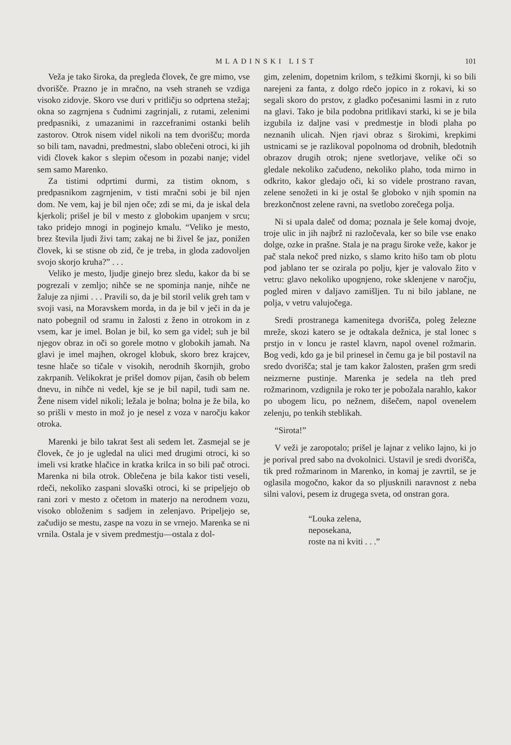MLADINSKI LIST 101
Veža je tako široka, da pregleda človek, če gre mimo, vse dvorišče. Prazno je in mračno, na vseh straneh se vzdiga visoko zidovje. Skoro vse duri v pritličju so odprtena stežaj; okna so zagrnjena s čudnimi zagrinjali, z rutami, zelenimi predpasniki, z umazanimi in razcefranimi ostanki belih zastorov. Otrok nisem videl nikoli na tem dvorišču; morda so bili tam, navadni, predmestni, slabo oblečeni otroci, ki jih vidi človek kakor s slepim očesom in pozabi nanje; videl sem samo Marenko.
Za tistimi odprtimi durmi, za tistim oknom, s predpasnikom zagrnjenim, v tisti mračni sobi je bil njen dom. Ne vem, kaj je bil njen oče; zdi se mi, da je iskal dela kjerkoli; prišel je bil v mesto z globokim upanjem v srcu; tako pridejo mnogi in poginejo kmalu. “Veliko je mesto, brez števila ljudi živi tam; zakaj ne bi živel še jaz, ponižen človek, ki se stisne ob zid, če je treba, in gloda zadovoljen svojo skorjo kruha?” . . .
Veliko je mesto, ljudje ginejo brez sledu, kakor da bi se pogrezali v zemljo; nihče se ne spominja nanje, nihče ne žaluje za njimi . . . Pravili so, da je bil storil velik greh tam v svoji vasi, na Moravskem morda, in da je bil v ječi in da je nato pobegnil od sramu in žalosti z ženo in otrokom in z vsem, kar je imel. Bolan je bil, ko sem ga videl; suh je bil njegov obraz in oči so gorele motno v globokih jamah. Na glavi je imel majhen, okrogel klobuk, skoro brez krajcev, tesne hlače so tičale v visokih, nerodnih škornjih, grobo zakrpanih. Velikokrat je prišel domov pijan, časih ob belem dnevu, in nihče ni vedel, kje se je bil napil, tudi sam ne. Žene nisem videl nikoli; ležala je bolna; bolna je že bila, ko so prišli v mesto in mož jo je nesel z voza v naročju kakor otroka.
Marenki je bilo takrat šest ali sedem let. Zasmejal se je človek, če jo je ugledal na ulici med drugimi otroci, ki so imeli vsi kratke hlačice in kratka krilca in so bili pač otroci. Marenka ni bila otrok. Oblečena je bila kakor tisti veseli, rdeči, nekoliko zaspani slovaški otroci, ki se pripeljejo ob rani zori v mesto z očetom in materjo na nerodnem vozu, visoko obloženim s sadjem in zelenjavo. Pripeljejo se, začudijo se mestu, zaspe na vozu in se vrnejo. Marenka se ni vrnila. Ostala je v sivem predmestju—ostala z dol-
gim, zelenim, dopetnim krilom, s težkimi škornji, ki so bili narejeni za fanta, z dolgo rdečo jopico in z rokavi, ki so segali skoro do prstov, z gladko počesanimi lasmi in z ruto na glavi. Tako je bila podobna pritlikavi starki, ki se je bila izgubila iz daljne vasi v predmestje in blodi plaha po neznanih ulicah. Njen rjavi obraz s širokimi, krepkimi ustnicami se je razlikoval popolnoma od drobnih, bledotnih obrazov drugih otrok; njene svetlorjave, velike oči so gledale nekoliko začudeno, nekoliko plaho, toda mirno in odkrito, kakor gledajo oči, ki so videle prostrano ravan, zelene senožeti in ki je ostal še globoko v njih spomin na brezkončnost zelene ravni, na svetlobo zorečega polja.
Ni si upala daleč od doma; poznala je šele komaj dvoje, troje ulic in jih najbrž ni razločevala, ker so bile vse enako dolge, ozke in prašne. Stala je na pragu široke veže, kakor je pač stala nekoč pred nizko, s slamo krito hišo tam ob plotu pod jablano ter se ozirala po polju, kjer je valovalo žito v vetru: glavo nekoliko upognjeno, roke sklenjene v naročju, pogled miren v daljavo zamišljen. Tu ni bilo jablane, ne polja, v vetru valujočega.
Sredi prostranega kamenitega dvorišča, poleg železne mreže, skozi katero se je odtakala dežnica, je stal lonec s prstjo in v loncu je rastel klavrn, napol ovenel rožmarin. Bog vedi, kdo ga je bil prinesel in čemu ga je bil postavil na sredo dvorišča; stal je tam kakor žalosten, prašen grm sredi neizmerne pustinje. Marenka je sedela na tleh pred rožmarinom, vzdignila je roko ter je pobožala narahlo, kakor po ubogem licu, po nežnem, dišečem, napol ovenelem zelenju, po tenkih steblikah.
“Sirota!”
V veži je zaropotalo; prišel je lajnar z veliko lajno, ki jo je porival pred sabo na dvokolnici. Ustavil je sredi dvorišča, tik pred rožmarinom in Marenko, in komaj je zavrtil, se je oglasila mogočno, kakor da so pljusknili naravnost z neba silni valovi, pesem iz drugega sveta, od onstran gora.
“Louka zelena,
neposekana,
roste na ni kviti . . .”